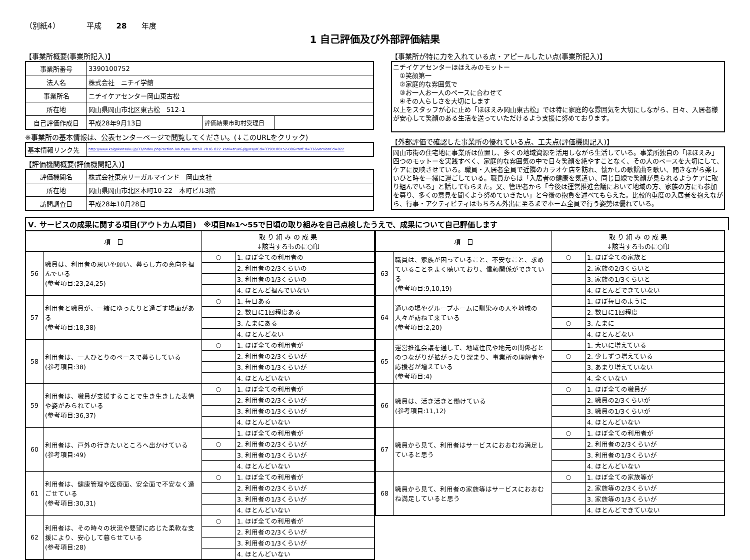（別紙4）　　　　平成　　28　　年度
1 自己評価及び外部評価結果
【事業所概要(事業所記入)】
| 事業所番号 | 3390100752 | | |
| 法人名 | 株式会社 ニチイ学館 | | |
| 事業所名 | ニチイケアセンター岡山東古松 | | |
| 所在地 | 岡山県岡山市北区東古松 512-1 | | |
| 自己評価作成日 | 平成28年9月13日 | 評価結果市町村受理日 | |
※事業所の基本情報は、公表センターページで閲覧してください。(↓このURLをクリック)
| 基本情報リンク先 | http://www.kaigokensaku.jp/33/index.php?action_kouhyou_detail_2016_022_kani=true&JigyosyoCd=3390100752-00&PrefCd=33&VersionCd=022 |
【評価機関概要(評価機関記入)】
| 評価機関名 | 株式会社東京リーガルマインド 岡山支社 |
| 所在地 | 岡山県岡山市北区本町10-22 本町ビル3階 |
| 訪問調査日 | 平成28年10月28日 |
【事業所が特に力を入れている点・アピールしたい点(事業所記入)】
ニチイケアセンターほほえみのモットー
　①笑顔第一
　②家庭的な雰囲気で
　③お一人お一人のペースに合わせて
　④その人らしさを大切にします
以上をスタッフが心に止め「ほほえみ岡山東古松」では特に家庭的な雰囲気を大切にしながら、日々、入居者様が安心して笑顔のある生活を送っていただけるよう支援に努めております。
【外部評価で確認した事業所の優れている点、工夫点(評価機関記入)】
岡山市街の住宅地に事業所は位置し、多くの地域資源を活用しながら生活している。事業所独自の「ほほえみ」四つのモットーを実践すべく、家庭的な雰囲気の中で日々笑顔を絶やすことなく、その人のペースを大切にして、ケアに反映させている。職員・入居者全員で近隣のカラオケ店を訪れ、懐かしの歌謡曲を歌い、聞きながら楽しいひと時を一緒に過ごしている。職員からは「入居者の健康を気遣い、同じ目線で笑顔が見られるようケアに取り組んでいる」と話してもらえた。又、管理者から「今後は運営推進会議において地域の方、家族の方にも参加を募り、多くの意見を聞くよう努めていきたい」と今後の抱負を述べてもらえた。比較的重度の入居者を抱えながら、行事・アクティビティはもちろん外出に至るまでホーム全員で行う姿勢は優れている。
Ⅴ. サービスの成果に関する項目(アウトカム項目)　※項目№1～55で日頃の取り組みを自己点検したうえで、成果について自己評価します
| 項 目 | | 取 り 組 み の 成 果 ↓該当するものに○印 | |
| --- | --- | --- | --- |
| 56 | 職員は、利用者の思いや願い、暮らし方の意向を掴んでいる (参考項目:23,24,25) | ○ | 1. ほぼ全ての利用者の |
| | | | 2. 利用者の2/3くらいの |
| | | | 3. 利用者の1/3くらいの |
| | | | 4. ほとんど掴んでいない |
| 57 | 利用者と職員が、一緒にゆったりと過ごす場面がある (参考項目:18,38) | ○ | 1. 毎日ある |
| | | | 2. 数日に1回程度ある |
| | | | 3. たまにある |
| | | | 4. ほとんどない |
| 58 | 利用者は、一人ひとりのペースで暮らしている (参考項目:38) | ○ | 1. ほぼ全ての利用者が |
| | | | 2. 利用者の2/3くらいが |
| | | | 3. 利用者の1/3くらいが |
| | | | 4. ほとんどいない |
| 59 | 利用者は、職員が支援することで生き生きした表情や姿がみられている (参考項目:36,37) | ○ | 1. ほぼ全ての利用者が |
| | | | 2. 利用者の2/3くらいが |
| | | | 3. 利用者の1/3くらいが |
| | | | 4. ほとんどいない |
| 60 | 利用者は、戸外の行きたいところへ出かけている (参考項目:49) | | 1. ほぼ全ての利用者が |
| | | ○ | 2. 利用者の2/3くらいが |
| | | | 3. 利用者の1/3くらいが |
| | | | 4. ほとんどいない |
| 61 | 利用者は、健康管理や医療面、安全面で不安なく過ごせている (参考項目:30,31) | ○ | 1. ほぼ全ての利用者が |
| | | | 2. 利用者の2/3くらいが |
| | | | 3. 利用者の1/3くらいが |
| | | | 4. ほとんどいない |
| 62 | 利用者は、その時々の状況や要望に応じた柔軟な支援により、安心して暮らせている (参考項目:28) | ○ | 1. ほぼ全ての利用者が |
| | | | 2. 利用者の2/3くらいが |
| | | | 3. 利用者の1/3くらいが |
| | | | 4. ほとんどいない |
| 項 目 | | 取 り 組 み の 成 果 ↓該当するものに○印 | |
| --- | --- | --- | --- |
| 63 | 職員は、家族が困っていること、不安なこと、求めていることをよく聴いており、信頼関係ができている (参考項目:9,10,19) | ○ | 1. ほぼ全ての家族と |
| | | | 2. 家族の2/3くらいと |
| | | | 3. 家族の1/3くらいと |
| | | | 4. ほとんどできていない |
| 64 | 通いの場やグループホームに馴染みの人や地域の人々が訪ねて来ている (参考項目:2,20) | | 1. ほぼ毎日のように |
| | | | 2. 数日に1回程度 |
| | | ○ | 3. たまに |
| | | | 4. ほとんどない |
| 65 | 運営推進会議を通して、地域住民や地元の関係者とのつながりが拡がったり深まり、事業所の理解者や応援者が増えている (参考項目:4) | | 1. 大いに増えている |
| | | ○ | 2. 少しずつ増えている |
| | | | 3. あまり増えていない |
| | | | 4. 全くいない |
| 66 | 職員は、活き活きと働けている (参考項目:11,12) | ○ | 1. ほぼ全ての職員が |
| | | | 2. 職員の2/3くらいが |
| | | | 3. 職員の1/3くらいが |
| | | | 4. ほとんどいない |
| 67 | 職員から見て、利用者はサービスにおおむね満足していると思う | ○ | 1. ほぼ全ての利用者が |
| | | | 2. 利用者の2/3くらいが |
| | | | 3. 利用者の1/3くらいが |
| | | | 4. ほとんどいない |
| 68 | 職員から見て、利用者の家族等はサービスにおおむね満足していると思う | ○ | 1. ほぼ全ての家族等が |
| | | | 2. 家族等の2/3くらいが |
| | | | 3. 家族等の1/3くらいが |
| | | | 4. ほとんどできていない |